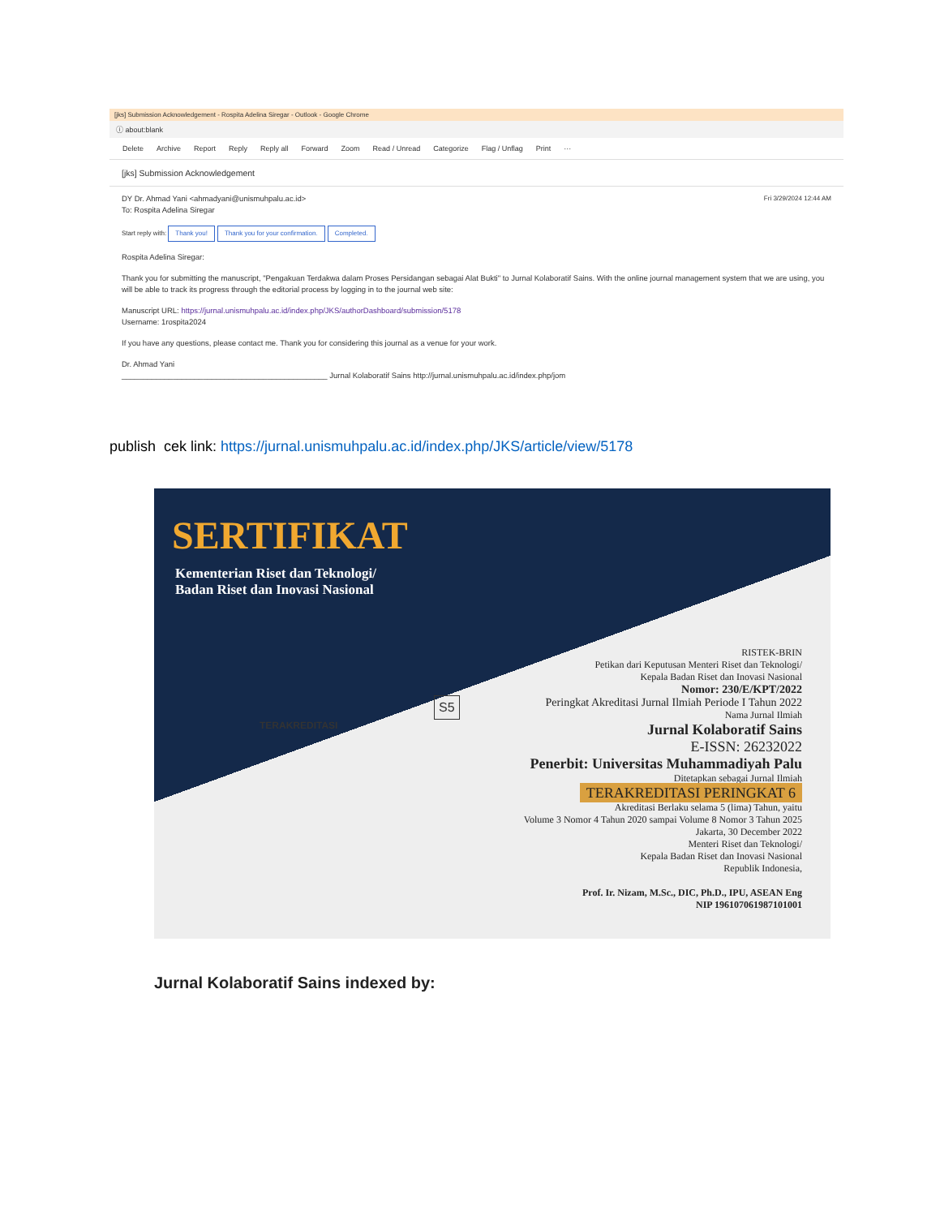[jks] Submission Acknowledgement - Rospita Adelina Siregar - Outlook - Google Chrome
ⓘ about:blank
Delete Archive Report Reply Reply all Forward Zoom Read / Unread Categorize Flag / Unflag Print ···
[jks] Submission Acknowledgement
DY Dr. Ahmad Yani <ahmadyani@unismuhpalu.ac.id> Fri 3/29/2024 12:44 AM
To: Rospita Adelina Siregar
Start reply with: Thank you! Thank you for your confirmation. Completed.
Rospita Adelina Siregar:
Thank you for submitting the manuscript, "Pengakuan Terdakwa dalam Proses Persidangan sebagai Alat Bukti" to Jurnal Kolaboratif Sains. With the online journal management system that we are using, you will be able to track its progress through the editorial process by logging in to the journal web site:
Manuscript URL: https://jurnal.unismuhpalu.ac.id/index.php/JKS/authorDashboard/submission/5178
Username: 1rospita2024
If you have any questions, please contact me. Thank you for considering this journal as a venue for your work.
Dr. Ahmad Yani
________________________________________________ Jurnal Kolaboratif Sains http://jurnal.unismuhpalu.ac.id/index.php/jom
publish cek link: https://jurnal.unismuhpalu.ac.id/index.php/JKS/article/view/5178
SERTIFIKAT
Kementerian Riset dan Teknologi/
Badan Riset dan Inovasi Nasional
TERAKREDITASI
S5
RISTEK-BRIN
Petikan dari Keputusan Menteri Riset dan Teknologi/
Kepala Badan Riset dan Inovasi Nasional
Nomor: 230/E/KPT/2022
Peringkat Akreditasi Jurnal Ilmiah Periode I Tahun 2022
Nama Jurnal Ilmiah
Jurnal Kolaboratif Sains
E-ISSN: 26232022
Penerbit: Universitas Muhammadiyah Palu
Ditetapkan sebagai Jurnal Ilmiah
TERAKREDITASI PERINGKAT 6
Akreditasi Berlaku selama 5 (lima) Tahun, yaitu
Volume 3 Nomor 4 Tahun 2020 sampai Volume 8 Nomor 3 Tahun 2025
Jakarta, 30 December 2022
Menteri Riset dan Teknologi/
Kepala Badan Riset dan Inovasi Nasional
Republik Indonesia,
Prof. Ir. Nizam, M.Sc., DIC, Ph.D., IPU, ASEAN Eng
NIP 196107061987101001
Jurnal Kolaboratif Sains indexed by: